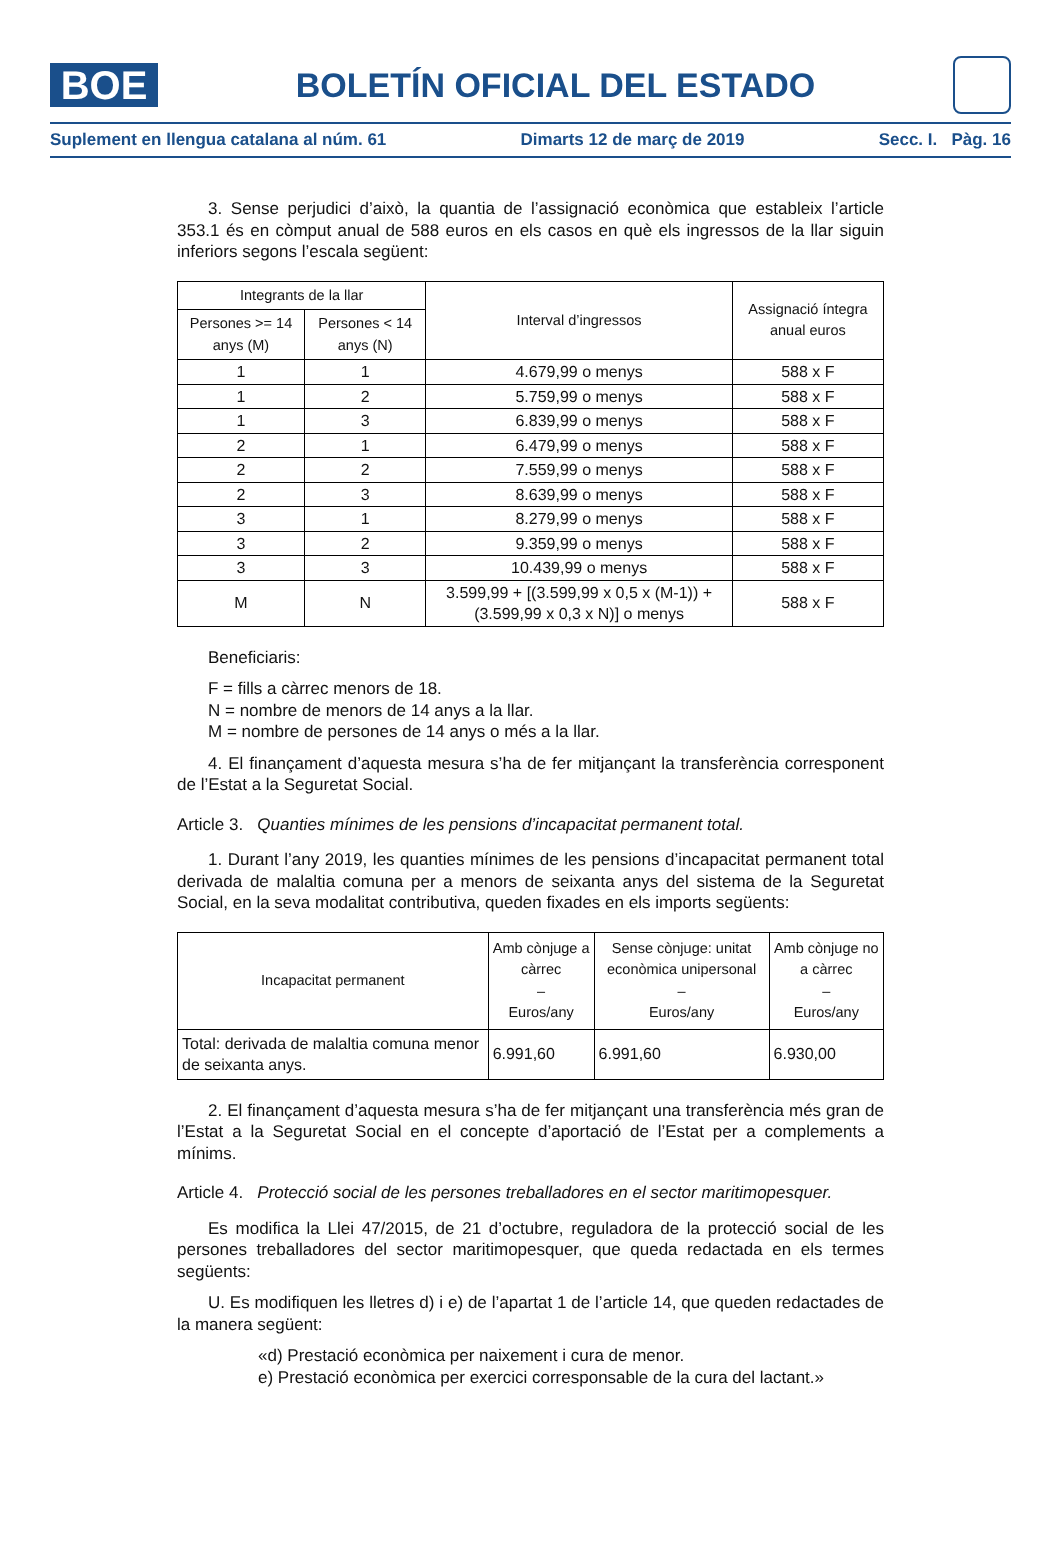BOE
BOLETÍN OFICIAL DEL ESTADO
Suplement en llengua catalana al núm. 61 Dimarts 12 de març de 2019 Secc. I. Pàg. 16
3. Sense perjudici d’això, la quantia de l’assignació econòmica que estableix l’article 353.1 és en còmput anual de 588 euros en els casos en què els ingressos de la llar siguin inferiors segons l’escala següent:
| Integrants de la llar | | Interval d’ingressos | Assignació íntegra anual euros |
| --- | --- | --- | --- |
| Persones >= 14 anys (M) | Persones < 14 anys (N) | | |
| 1 | 1 | 4.679,99 o menys | 588 x F |
| 1 | 2 | 5.759,99 o menys | 588 x F |
| 1 | 3 | 6.839,99 o menys | 588 x F |
| 2 | 1 | 6.479,99 o menys | 588 x F |
| 2 | 2 | 7.559,99 o menys | 588 x F |
| 2 | 3 | 8.639,99 o menys | 588 x F |
| 3 | 1 | 8.279,99 o menys | 588 x F |
| 3 | 2 | 9.359,99 o menys | 588 x F |
| 3 | 3 | 10.439,99 o menys | 588 x F |
| M | N | 3.599,99 + [(3.599,99 x 0,5 x (M-1)) + (3.599,99 x 0,3 x N)] o menys | 588 x F |
Beneficiaris:
F = fills a càrrec menors de 18.
N = nombre de menors de 14 anys a la llar.
M = nombre de persones de 14 anys o més a la llar.
4. El finançament d’aquesta mesura s’ha de fer mitjançant la transferència corresponent de l’Estat a la Seguretat Social.
Article 3. Quanties mínimes de les pensions d’incapacitat permanent total.
1. Durant l’any 2019, les quanties mínimes de les pensions d’incapacitat permanent total derivada de malaltia comuna per a menors de seixanta anys del sistema de la Seguretat Social, en la seva modalitat contributiva, queden fixades en els imports següents:
| Incapacitat permanent | Amb cònjuge a càrrec – Euros/any | Sense cònjuge: unitat econòmica unipersonal – Euros/any | Amb cònjuge no a càrrec – Euros/any |
| --- | --- | --- | --- |
| Total: derivada de malaltia comuna menor de seixanta anys. | 6.991,60 | 6.991,60 | 6.930,00 |
2. El finançament d’aquesta mesura s’ha de fer mitjançant una transferència més gran de l’Estat a la Seguretat Social en el concepte d’aportació de l’Estat per a complements a mínims.
Article 4. Protecció social de les persones treballadores en el sector maritimopesquer.
Es modifica la Llei 47/2015, de 21 d’octubre, reguladora de la protecció social de les persones treballadores del sector maritimopesquer, que queda redactada en els termes següents:
U. Es modifiquen les lletres d) i e) de l’apartat 1 de l’article 14, que queden redactades de la manera següent:
«d) Prestació econòmica per naixement i cura de menor.
e) Prestació econòmica per exercici corresponsable de la cura del lactant.»